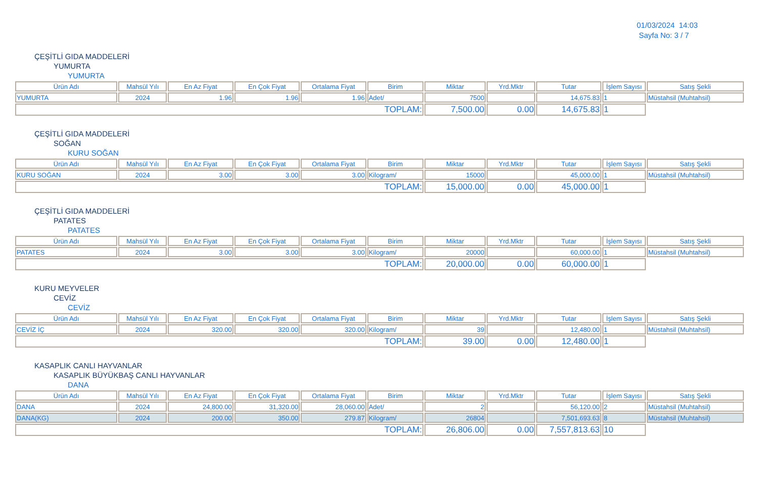01/03/2024 14:03
Sayfa No: 3 / 7
ÇEŞİTLİ GIDA MADDELERİ
YUMURTA
YUMURTA
| Ürün Adı | Mahsül Yılı | En Az Fiyat | En Çok Fiyat | Ortalama Fiyat | Birim | Miktar | Yrd.Mktr | Tutar | İşlem Sayısı | Satış Şekli |
| --- | --- | --- | --- | --- | --- | --- | --- | --- | --- | --- |
| YUMURTA | 2024 | 1.96 | 1.96 | 1.96 | Adet/ | 7500 | | 14,675.83 | 1 | Müstahsil (Muhtahsil) |
| TOPLAM: | | | | | | 7,500.00 | 0.00 | 14,675.83 | 1 | |
ÇEŞİTLİ GIDA MADDELERİ
SOĞAN
KURU SOĞAN
| Ürün Adı | Mahsül Yılı | En Az Fiyat | En Çok Fiyat | Ortalama Fiyat | Birim | Miktar | Yrd.Mktr | Tutar | İşlem Sayısı | Satış Şekli |
| --- | --- | --- | --- | --- | --- | --- | --- | --- | --- | --- |
| KURU SOĞAN | 2024 | 3.00 | 3.00 | 3.00 | Kilogram/ | 15000 | | 45,000.00 | 1 | Müstahsil (Muhtahsil) |
| TOPLAM: | | | | | | 15,000.00 | 0.00 | 45,000.00 | 1 | |
ÇEŞİTLİ GIDA MADDELERİ
PATATES
PATATES
| Ürün Adı | Mahsül Yılı | En Az Fiyat | En Çok Fiyat | Ortalama Fiyat | Birim | Miktar | Yrd.Mktr | Tutar | İşlem Sayısı | Satış Şekli |
| --- | --- | --- | --- | --- | --- | --- | --- | --- | --- | --- |
| PATATES | 2024 | 3.00 | 3.00 | 3.00 | Kilogram/ | 20000 | | 60,000.00 | 1 | Müstahsil (Muhtahsil) |
| TOPLAM: | | | | | | 20,000.00 | 0.00 | 60,000.00 | 1 | |
KURU MEYVELER
CEVİZ
CEVİZ
| Ürün Adı | Mahsül Yılı | En Az Fiyat | En Çok Fiyat | Ortalama Fiyat | Birim | Miktar | Yrd.Mktr | Tutar | İşlem Sayısı | Satış Şekli |
| --- | --- | --- | --- | --- | --- | --- | --- | --- | --- | --- |
| CEVİZ İÇ | 2024 | 320.00 | 320.00 | 320.00 | Kilogram/ | 39 | | 12,480.00 | 1 | Müstahsil (Muhtahsil) |
| TOPLAM: | | | | | | 39.00 | 0.00 | 12,480.00 | 1 | |
KASAPLIK CANLI HAYVANLAR
KASAPLIK BÜYÜKBAŞ CANLI HAYVANLAR
DANA
| Ürün Adı | Mahsül Yılı | En Az Fiyat | En Çok Fiyat | Ortalama Fiyat | Birim | Miktar | Yrd.Mktr | Tutar | İşlem Sayısı | Satış Şekli |
| --- | --- | --- | --- | --- | --- | --- | --- | --- | --- | --- |
| DANA | 2024 | 24,800.00 | 31,320.00 | 28,060.00 | Adet/ | 2 | | 56,120.00 | 2 | Müstahsil (Muhtahsil) |
| DANA(KG) | 2024 | 200.00 | 350.00 | 279.87 | Kilogram/ | 26804 | | 7,501,693.63 | 8 | Müstahsil (Muhtahsil) |
| TOPLAM: | | | | | | 26,806.00 | 0.00 | 7,557,813.63 | 10 | |